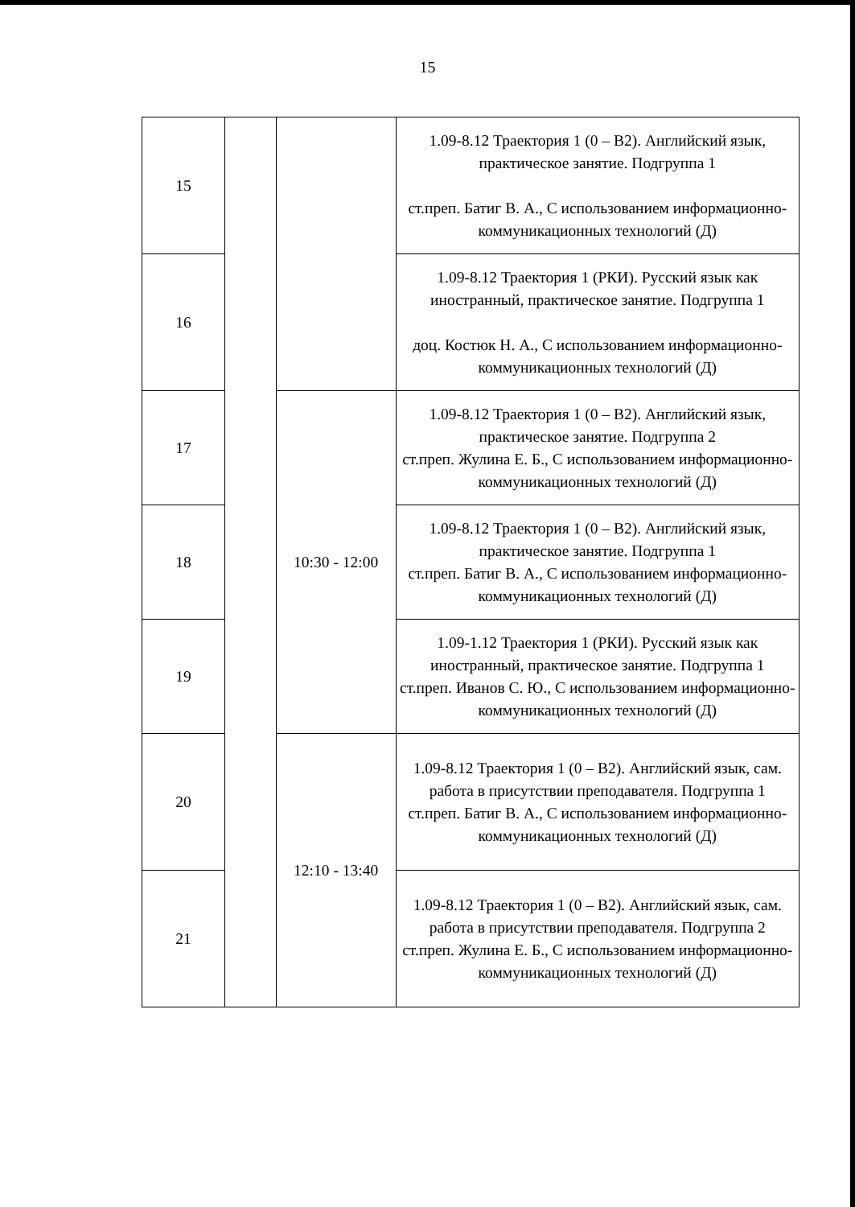15
| 15 | | | 1.09-8.12 Траектория 1 (0 – B2). Английский язык, практическое занятие. Подгруппа 1 ст.преп. Батиг В. А., С использованием информационно-коммуникационных технологий (Д) |
| 16 | | | 1.09-8.12 Траектория 1 (РКИ). Русский язык как иностранный, практическое занятие. Подгруппа 1 доц. Костюк Н. А., С использованием информационно-коммуникационных технологий (Д) |
| 17 | | 10:30 - 12:00 | 1.09-8.12 Траектория 1 (0 – B2). Английский язык, практическое занятие. Подгруппа 2 ст.преп. Жулина Е. Б., С использованием информационно-коммуникационных технологий (Д) |
| 18 | | | 1.09-8.12 Траектория 1 (0 – B2). Английский язык, практическое занятие. Подгруппа 1 ст.преп. Батиг В. А., С использованием информационно-коммуникационных технологий (Д) |
| 19 | | | 1.09-1.12 Траектория 1 (РКИ). Русский язык как иностранный, практическое занятие. Подгруппа 1 ст.преп. Иванов С. Ю., С использованием информационно-коммуникационных технологий (Д) |
| 20 | | 12:10 - 13:40 | 1.09-8.12 Траектория 1 (0 – B2). Английский язык, сам. работа в присутствии преподавателя. Подгруппа 1 ст.преп. Батиг В. А., С использованием информационно-коммуникационных технологий (Д) |
| 21 | | | 1.09-8.12 Траектория 1 (0 – B2). Английский язык, сам. работа в присутствии преподавателя. Подгруппа 2 ст.преп. Жулина Е. Б., С использованием информационно-коммуникационных технологий (Д) |